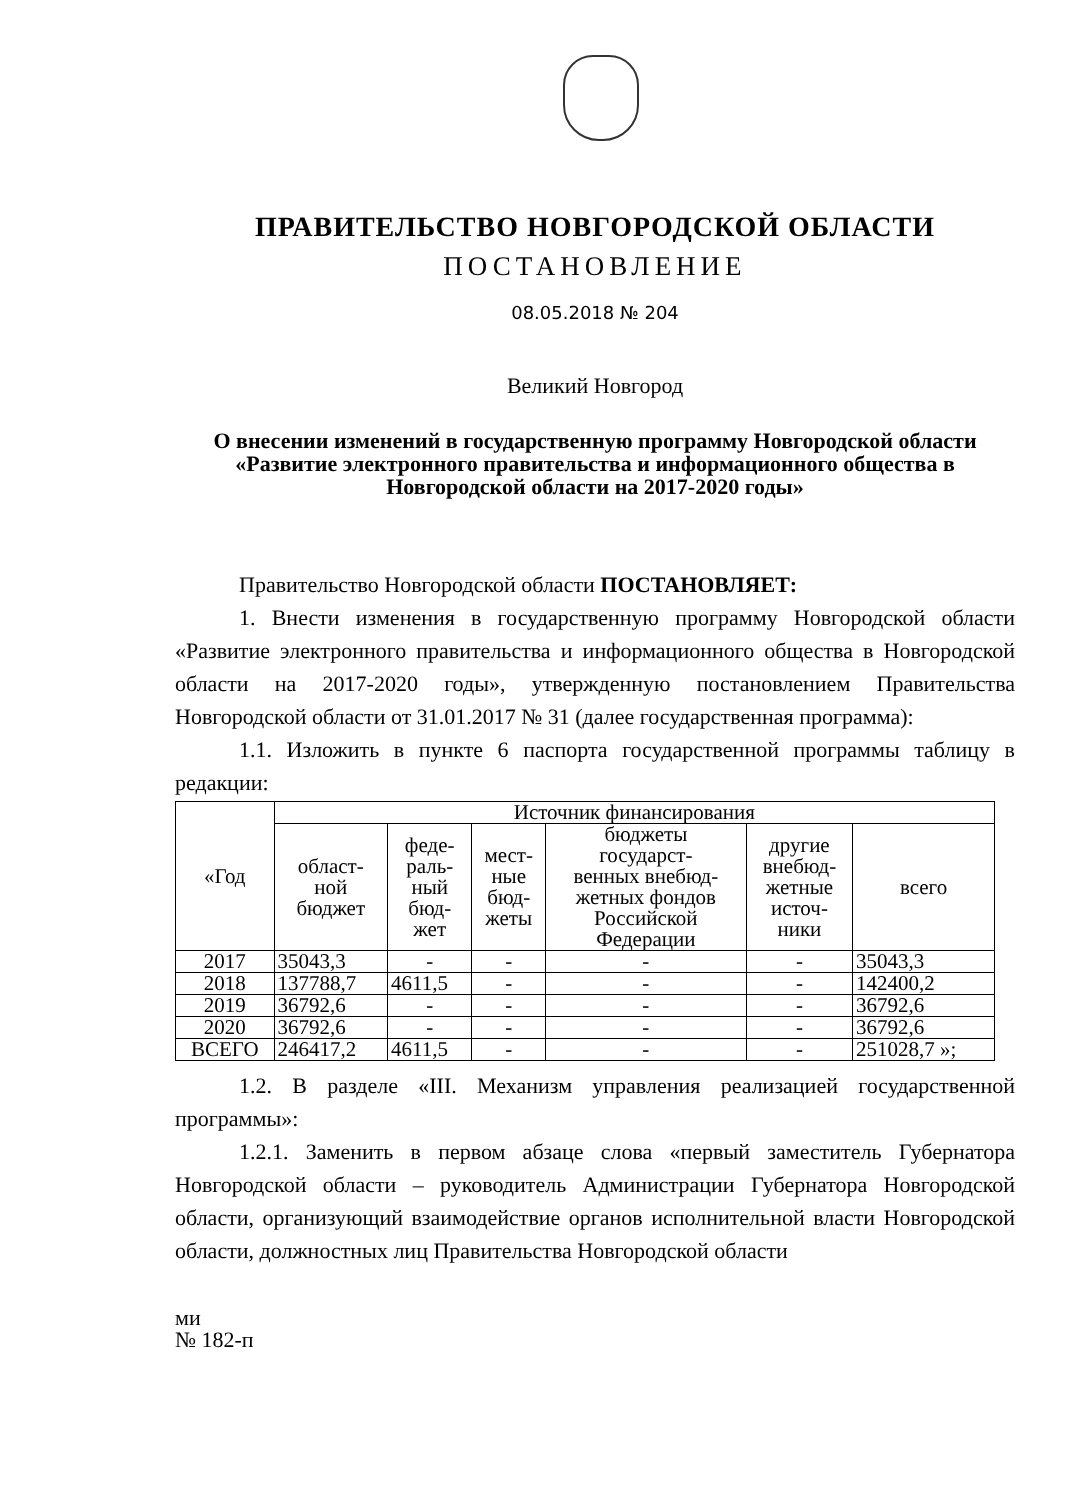ПРАВИТЕЛЬСТВО НОВГОРОДСКОЙ ОБЛАСТИ
ПОСТАНОВЛЕНИЕ
08.05.2018 № 204
Великий Новгород
О внесении изменений в государственную программу Новгородской области «Развитие электронного правительства и информационного общества в Новгородской области на 2017-2020 годы»
Правительство Новгородской области ПОСТАНОВЛЯЕТ:
1. Внести изменения в государственную программу Новгородской области «Развитие электронного правительства и информационного общества в Новгородской области на 2017-2020 годы», утвержденную постановлением Правительства Новгородской области от 31.01.2017 № 31 (далее государственная программа):
1.1. Изложить в пункте 6 паспорта государственной программы таблицу в редакции:
| «Год | Источник финансирования | | | | | |
| --- | --- | --- | --- | --- | --- | --- |
| | област- ной бюджет | феде- раль- ный бюд- жет | мест- ные бюд- жеты | бюджеты государст- венных внебюд- жетных фондов Российской Федерации | другие внебюд- жетные источ- ники | всего |
| 2017 | 35043,3 | - | - | - | - | 35043,3 |
| 2018 | 137788,7 | 4611,5 | - | - | - | 142400,2 |
| 2019 | 36792,6 | - | - | - | - | 36792,6 |
| 2020 | 36792,6 | - | - | - | - | 36792,6 |
| ВСЕГО | 246417,2 | 4611,5 | - | - | - | 251028,7 »; |
1.2. В разделе «III. Механизм управления реализацией государственной программы»:
1.2.1. Заменить в первом абзаце слова «первый заместитель Губернатора Новгородской области – руководитель Администрации Губернатора Новгородской области, организующий взаимодействие органов исполнительной власти Новгородской области, должностных лиц Правительства Новгородской области
ми
№ 182-п